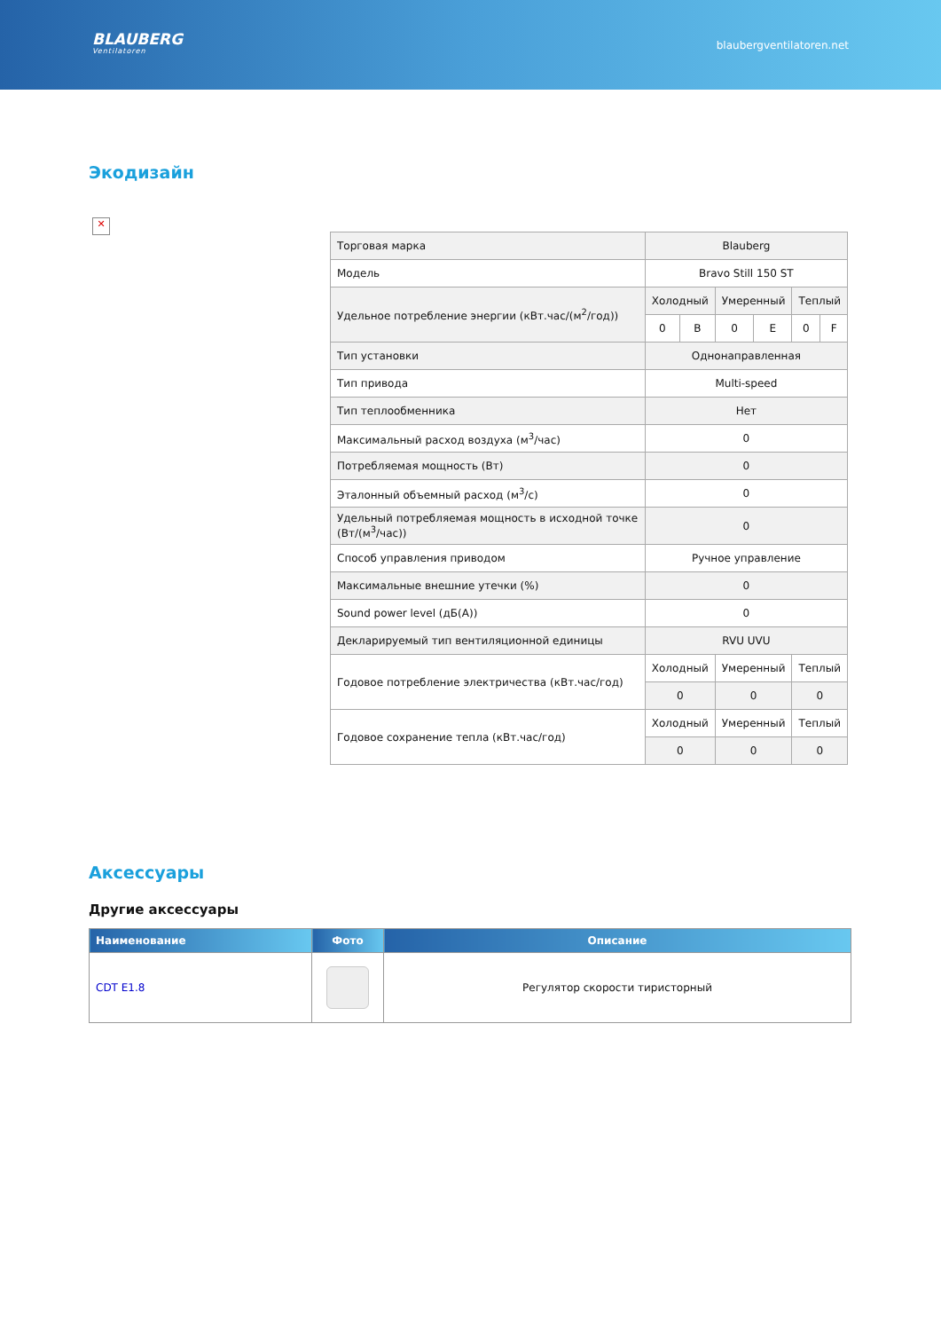BLAUBERG
Ventilatoren
blaubergventilatoren.net
Экодизайн
✕
| Торговая марка | Blauberg | | | | | |
| Модель | Bravo Still 150 ST | | | | | |
| Удельное потребление энергии (кВт.час/(м<sup>2</sup>/год)) | Холодный | | Умеренный | | Теплый | |
| | 0 | B | 0 | E | 0 | F |
| Тип установки | Однонаправленная | | | | | |
| Тип привода | Multi-speed | | | | | |
| Тип теплообменника | Нет | | | | | |
| Максимальный расход воздуха (м<sup>3</sup>/час) | 0 | | | | | |
| Потребляемая мощность (Вт) | 0 | | | | | |
| Эталонный объемный расход (м<sup>3</sup>/с) | 0 | | | | | |
| Удельный потребляемая мощность в исходной точке (Вт/(м<sup>3</sup>/час)) | 0 | | | | | |
| Способ управления приводом | Ручное управление | | | | | |
| Максимальные внешние утечки (%) | 0 | | | | | |
| Sound power level (дБ(А)) | 0 | | | | | |
| Декларируемый тип вентиляционной единицы | RVU UVU | | | | | |
| Годовое потребление электричества (кВт.час/год) | Холодный | | Умеренный | | Теплый | |
| | 0 | | 0 | | 0 | |
| Годовое сохранение тепла (кВт.час/год) | Холодный | | Умеренный | | Теплый | |
| | 0 | | 0 | | 0 | |
Аксессуары
Другие аксессуары
| Наименование | Фото | Описание |
| --- | --- | --- |
| CDT E1.8 | | Регулятор скорости тиристорный |